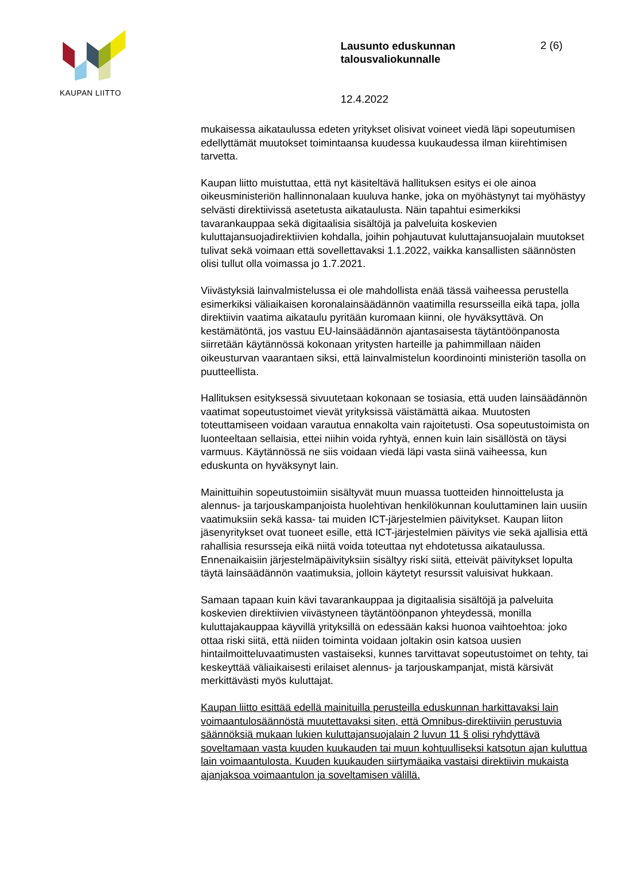KAUPAN LIITTO
Lausunto eduskunnan talousvaliokunnalle 2 (6)
12.4.2022
mukaisessa aikataulussa edeten yritykset olisivat voineet viedä läpi sopeutumisen edellyttämät muutokset toimintaansa kuudessa kuukaudessa ilman kiirehtimisen tarvetta.
Kaupan liitto muistuttaa, että nyt käsiteltävä hallituksen esitys ei ole ainoa oikeusministeriön hallinnonalaan kuuluva hanke, joka on myöhästynyt tai myöhästyy selvästi direktiivissä asetetusta aikataulusta. Näin tapahtui esimerkiksi tavarankauppaa sekä digitaalisia sisältöjä ja palveluita koskevien kuluttajansuojadirektiivien kohdalla, joihin pohjautuvat kuluttajansuojalain muutokset tulivat sekä voimaan että sovellettavaksi 1.1.2022, vaikka kansallisten säännösten olisi tullut olla voimassa jo 1.7.2021.
Viivästyksiä lainvalmistelussa ei ole mahdollista enää tässä vaiheessa perustella esimerkiksi väliaikaisen koronalainsäädännön vaatimilla resursseilla eikä tapa, jolla direktiivin vaatima aikataulu pyritään kuromaan kiinni, ole hyväksyttävä. On kestämätöntä, jos vastuu EU-lainsäädännön ajantasaisesta täytäntöönpanosta siirretään käytännössä kokonaan yritysten harteille ja pahimmillaan näiden oikeusturvan vaarantaen siksi, että lainvalmistelun koordinointi ministeriön tasolla on puutteellista.
Hallituksen esityksessä sivuutetaan kokonaan se tosiasia, että uuden lainsäädännön vaatimat sopeutustoimet vievät yrityksissä väistämättä aikaa. Muutosten toteuttamiseen voidaan varautua ennakolta vain rajoitetusti. Osa sopeutustoimista on luonteeltaan sellaisia, ettei niihin voida ryhtyä, ennen kuin lain sisällöstä on täysi varmuus. Käytännössä ne siis voidaan viedä läpi vasta siinä vaiheessa, kun eduskunta on hyväksynyt lain.
Mainittuihin sopeutustoimiin sisältyvät muun muassa tuotteiden hinnoittelusta ja alennus- ja tarjouskampanjoista huolehtivan henkilökunnan kouluttaminen lain uusiin vaatimuksiin sekä kassa- tai muiden ICT-järjestelmien päivitykset. Kaupan liiton jäsenyritykset ovat tuoneet esille, että ICT-järjestelmien päivitys vie sekä ajallisia että rahallisia resursseja eikä niitä voida toteuttaa nyt ehdotetussa aikataulussa. Ennenaikaisiin järjestelmäpäivityksiin sisältyy riski siitä, etteivät päivitykset lopulta täytä lainsäädännön vaatimuksia, jolloin käytetyt resurssit valuisivat hukkaan.
Samaan tapaan kuin kävi tavarankauppaa ja digitaalisia sisältöjä ja palveluita koskevien direktiivien viivästyneen täytäntöönpanon yhteydessä, monilla kuluttajakauppaa käyvillä yrityksillä on edessään kaksi huonoa vaihtoehtoa: joko ottaa riski siitä, että niiden toiminta voidaan joltakin osin katsoa uusien hintailmoitteluvaatimusten vastaiseksi, kunnes tarvittavat sopeutustoimet on tehty, tai keskeyttää väliaikaisesti erilaiset alennus- ja tarjouskampanjat, mistä kärsivät merkittävästi myös kuluttajat.
Kaupan liitto esittää edellä mainituilla perusteilla eduskunnan harkittavaksi lain voimaantulosäännöstä muutettavaksi siten, että Omnibus-direktiiviin perustuvia säännöksiä mukaan lukien kuluttajansuojalain 2 luvun 11 § olisi ryhdyttävä soveltamaan vasta kuuden kuukauden tai muun kohtuulliseksi katsotun ajan kuluttua lain voimaantulosta. Kuuden kuukauden siirtymäaika vastaisi direktiivin mukaista ajanjaksoa voimaantulon ja soveltamisen välillä.